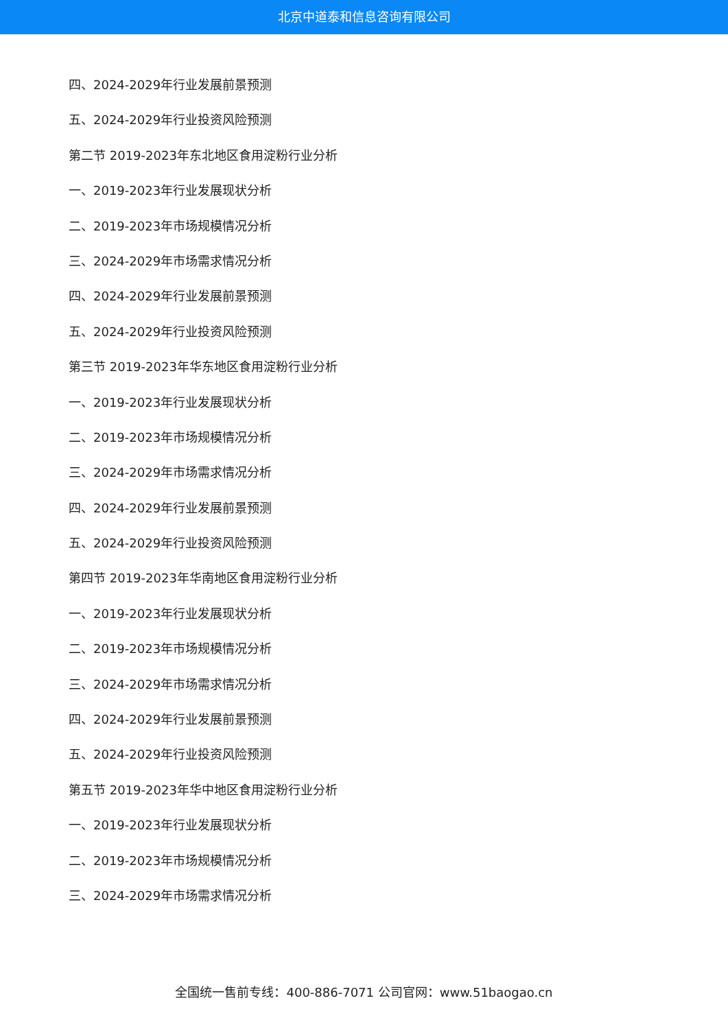北京中道泰和信息咨询有限公司
四、2024-2029年行业发展前景预测
五、2024-2029年行业投资风险预测
第二节 2019-2023年东北地区食用淀粉行业分析
一、2019-2023年行业发展现状分析
二、2019-2023年市场规模情况分析
三、2024-2029年市场需求情况分析
四、2024-2029年行业发展前景预测
五、2024-2029年行业投资风险预测
第三节 2019-2023年华东地区食用淀粉行业分析
一、2019-2023年行业发展现状分析
二、2019-2023年市场规模情况分析
三、2024-2029年市场需求情况分析
四、2024-2029年行业发展前景预测
五、2024-2029年行业投资风险预测
第四节 2019-2023年华南地区食用淀粉行业分析
一、2019-2023年行业发展现状分析
二、2019-2023年市场规模情况分析
三、2024-2029年市场需求情况分析
四、2024-2029年行业发展前景预测
五、2024-2029年行业投资风险预测
第五节 2019-2023年华中地区食用淀粉行业分析
一、2019-2023年行业发展现状分析
二、2019-2023年市场规模情况分析
三、2024-2029年市场需求情况分析
全国统一售前专线：400-886-7071 公司官网：www.51baogao.cn